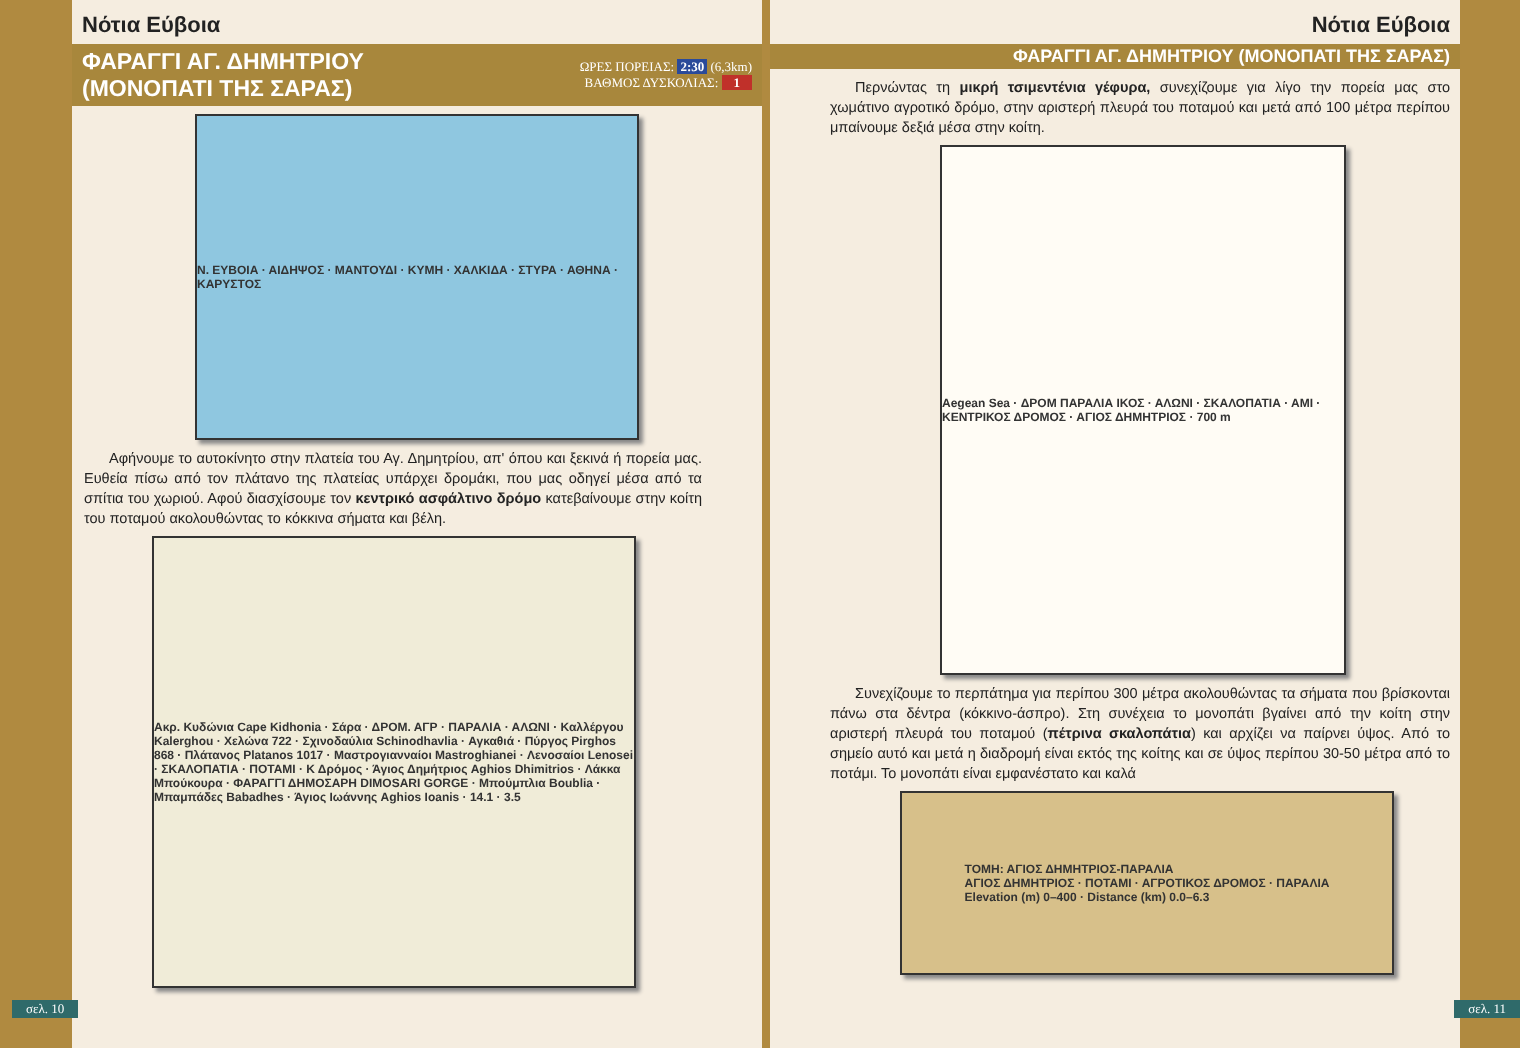Νότια Εύβοια
ΦΑΡΑΓΓΙ ΑΓ. ΔΗΜΗΤΡΙΟΥ
(ΜΟΝΟΠΑΤΙ ΤΗΣ ΣΑΡΑΣ)
ΩΡΕΣ ΠΟΡΕΙΑΣ: 2:30 (6,3km)
ΒΑΘΜΟΣ ΔΥΣΚΟΛΙΑΣ: 1
Ν. ΕΥΒΟΙΑ · ΑΙΔΗΨΟΣ · ΜΑΝΤΟΥΔΙ · ΚΥΜΗ · ΧΑΛΚΙΔΑ · ΣΤΥΡΑ · ΑΘΗΝΑ · ΚΑΡΥΣΤΟΣ
Αφήνουμε το αυτοκίνητο στην πλατεία του Αγ. Δημητρίου, απ' όπου και ξεκινά ή πορεία μας. Ευθεία πίσω από τον πλάτανο της πλατείας υπάρχει δρομάκι, που μας οδηγεί μέσα από τα σπίτια του χωριού. Αφού διασχίσουμε τον κεντρικό ασφάλτινο δρόμο κατεβαίνουμε στην κοίτη του ποταμού ακολουθώντας το κόκκινα σήματα και βέλη.
Ακρ. Κυδώνια Cape Kidhonia · Σάρα · ΔΡΟΜ. ΑΓΡ · ΠΑΡΑΛΙΑ · ΑΛΩΝΙ · Καλλέργου Kalerghou · Χελώνα 722 · Σχινοδαύλια Schinodhavlia · Αγκαθιά · Πύργος Pirghos 868 · Πλάτανος Platanos 1017 · Μαστρογιανναίοι Mastroghianei · Λενοσαίοι Lenosei · ΣΚΑΛΟΠΑΤΙΑ · ΠΟΤΑΜΙ · Κ Δρόμος · Άγιος Δημήτριος Aghios Dhimitrios · Λάκκα Μπούκουρα · ΦΑΡΑΓΓΙ ΔΗΜΟΣΑΡΗ DIMOSARI GORGE · Μπούμπλια Boublia · Μπαμπάδες Babadhes · Άγιος Ιωάννης Aghios Ioanis · 14.1 · 3.5
σελ. 10
Νότια Εύβοια
ΦΑΡΑΓΓΙ ΑΓ. ΔΗΜΗΤΡΙΟΥ (ΜΟΝΟΠΑΤΙ ΤΗΣ ΣΑΡΑΣ)
Περνώντας τη μικρή τσιμεντένια γέφυρα, συνεχίζουμε για λίγο την πορεία μας στο χωμάτινο αγροτικό δρόμο, στην αριστερή πλευρά του ποταμού και μετά από 100 μέτρα περίπου μπαίνουμε δεξιά μέσα στην κοίτη.
Aegean Sea · ΔΡΟΜ ΠΑΡΑΛΙΑ ΙΚΟΣ · ΑΛΩΝΙ · ΣΚΑΛΟΠΑΤΙΑ · ΑΜΙ · ΚΕΝΤΡΙΚΟΣ ΔΡΟΜΟΣ · ΑΓΙΟΣ ΔΗΜΗΤΡΙΟΣ · 700 m
Συνεχίζουμε το περπάτημα για περίπου 300 μέτρα ακολουθώντας τα σήματα που βρίσκονται πάνω στα δέντρα (κόκκινο-άσπρο). Στη συνέχεια το μονοπάτι βγαίνει από την κοίτη στην αριστερή πλευρά του ποταμού (πέτρινα σκαλοπάτια) και αρχίζει να παίρνει ύψος. Από το σημείο αυτό και μετά η διαδρομή είναι εκτός της κοίτης και σε ύψος περίπου 30-50 μέτρα από το ποτάμι. Το μονοπάτι είναι εμφανέστατο και καλά
ΤΟΜΗ: ΑΓΙΟΣ ΔΗΜΗΤΡΙΟΣ-ΠΑΡΑΛΙΑ
ΑΓΙΟΣ ΔΗΜΗΤΡΙΟΣ · ΠΟΤΑΜΙ · ΑΓΡΟΤΙΚΟΣ ΔΡΟΜΟΣ · ΠΑΡΑΛΙΑ
Elevation (m) 0–400 · Distance (km) 0.0–6.3
σελ. 11